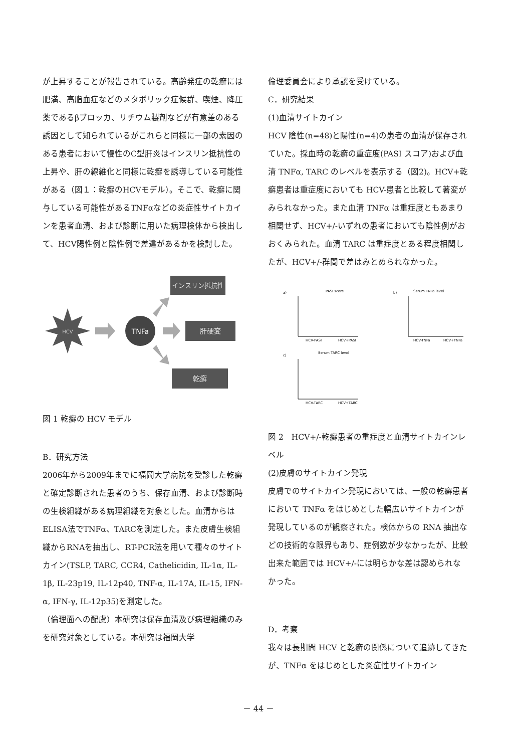が上昇することが報告されている。高齢発症の乾癬には肥満、高脂血症などのメタボリック症候群、喫煙、降圧薬であるβブロッカ、リチウム製剤などが有意差のある誘因として知られているがこれらと同様に一部の素因のある患者において慢性のC型肝炎はインスリン抵抗性の上昇や、肝の線維化と同様に乾癬を誘導している可能性がある（図１：乾癬のHCVモデル）。そこで、乾癬に関与している可能性があるTNFαなどの炎症性サイトカインを患者血清、および診断に用いた病理検体から検出して、HCV陽性例と陰性例で差違があるかを検討した。
HCV
TNFa
インスリン抵抗性
肝硬変
乾癬
図 1 乾癬の HCV モデル
B．研究方法
2006年から2009年までに福岡大学病院を受診した乾癬と確定診断された患者のうち、保存血清、および診断時の生検組織がある病理組織を対象とした。血清からはELISA法でTNFα、TARCを測定した。また皮膚生検組織からRNAを抽出し、RT-PCR法を用いて種々のサイトカイン(TSLP, TARC, CCR4, Cathelicidin, IL-1α, IL-1β, IL-23p19, IL-12p40, TNF-α, IL-17A, IL-15, IFN-α, IFN-γ, IL-12p35)を測定した。
（倫理面への配慮）本研究は保存血清及び病理組織のみを研究対象としている。本研究は福岡大学
倫理委員会により承認を受けている。
C．研究結果
(1)血清サイトカイン
HCV 陰性(n=48)と陽性(n=4)の患者の血清が保存されていた。採血時の乾癬の重症度(PASI スコア)および血清 TNFα, TARC のレベルを表示する（図2)。HCV+乾癬患者は重症度においても HCV-患者と比較して著変がみられなかった。また血清 TNFα は重症度ともあまり相関せず、HCV+/-いずれの患者においても陰性例がおおくみられた。血清 TARC は重症度とある程度相関したが、HCV+/-群間で差はみとめられなかった。
a)
PASI score
HCV-PASI
HCV+PASI
b)
Serum TNFa level
HCV-TNFa
HCV+TNFa
c)
Serum TARC level
HCV-TARC
HCV+TARC
図 2　HCV+/-乾癬患者の重症度と血清サイトカインレベル
(2)皮膚のサイトカイン発現
皮膚でのサイトカイン発現においては、一般の乾癬患者において TNFα をはじめとした幅広いサイトカインが発現しているのが観察された。検体からの RNA 抽出などの技術的な限界もあり、症例数が少なかったが、比較出来た範囲では HCV+/-には明らかな差は認められなかった。
D．考察
我々は長期間 HCV と乾癬の関係について追跡してきたが、TNFα をはじめとした炎症性サイトカイン
－ 44 －